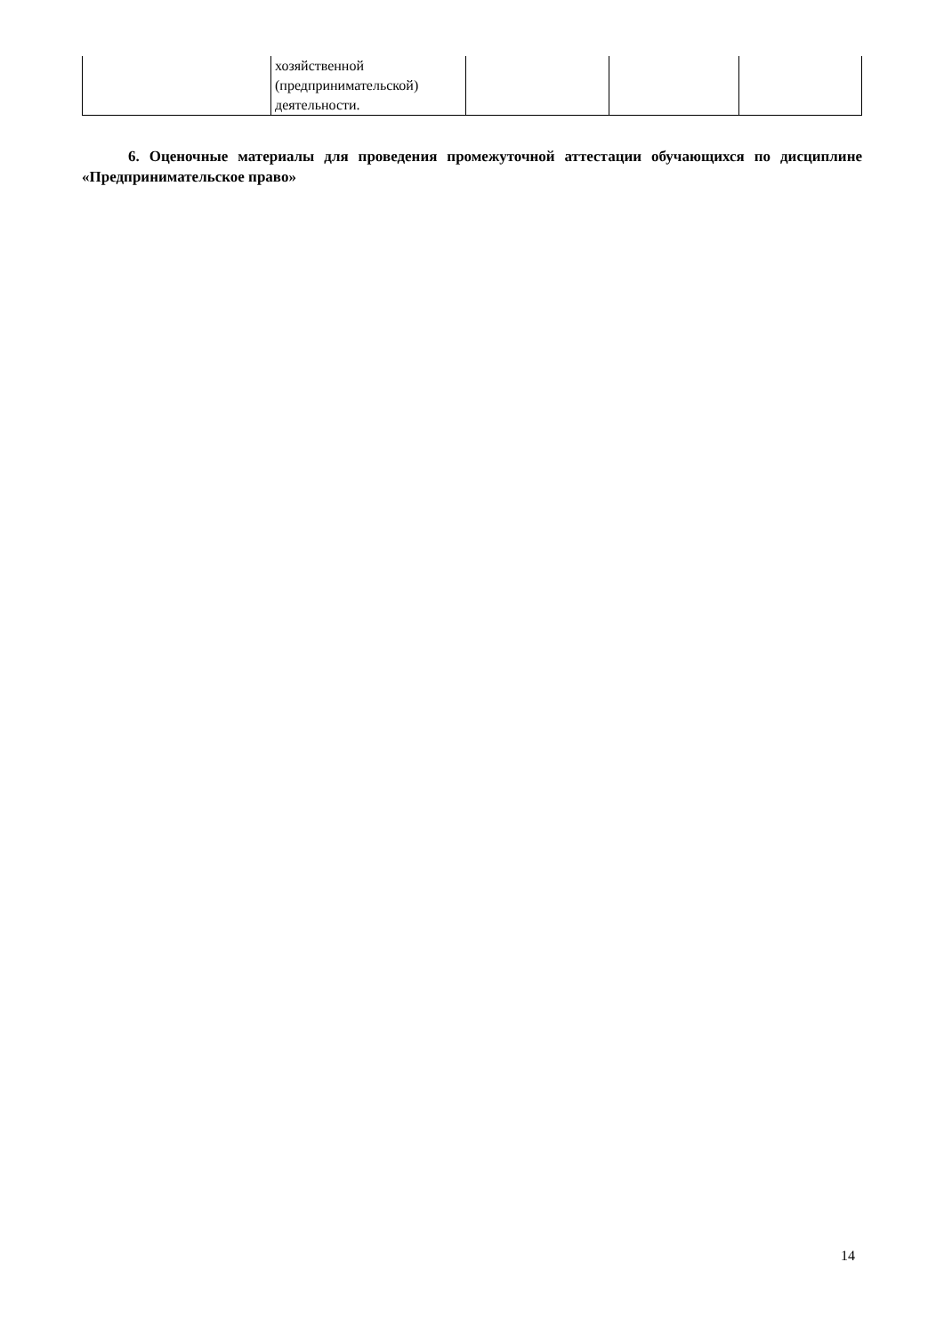| | хозяйственной (предпринимательской) деятельности. | | | |
6. Оценочные материалы для проведения промежуточной аттестации обучающихся по дисциплине «Предпринимательское право»
14